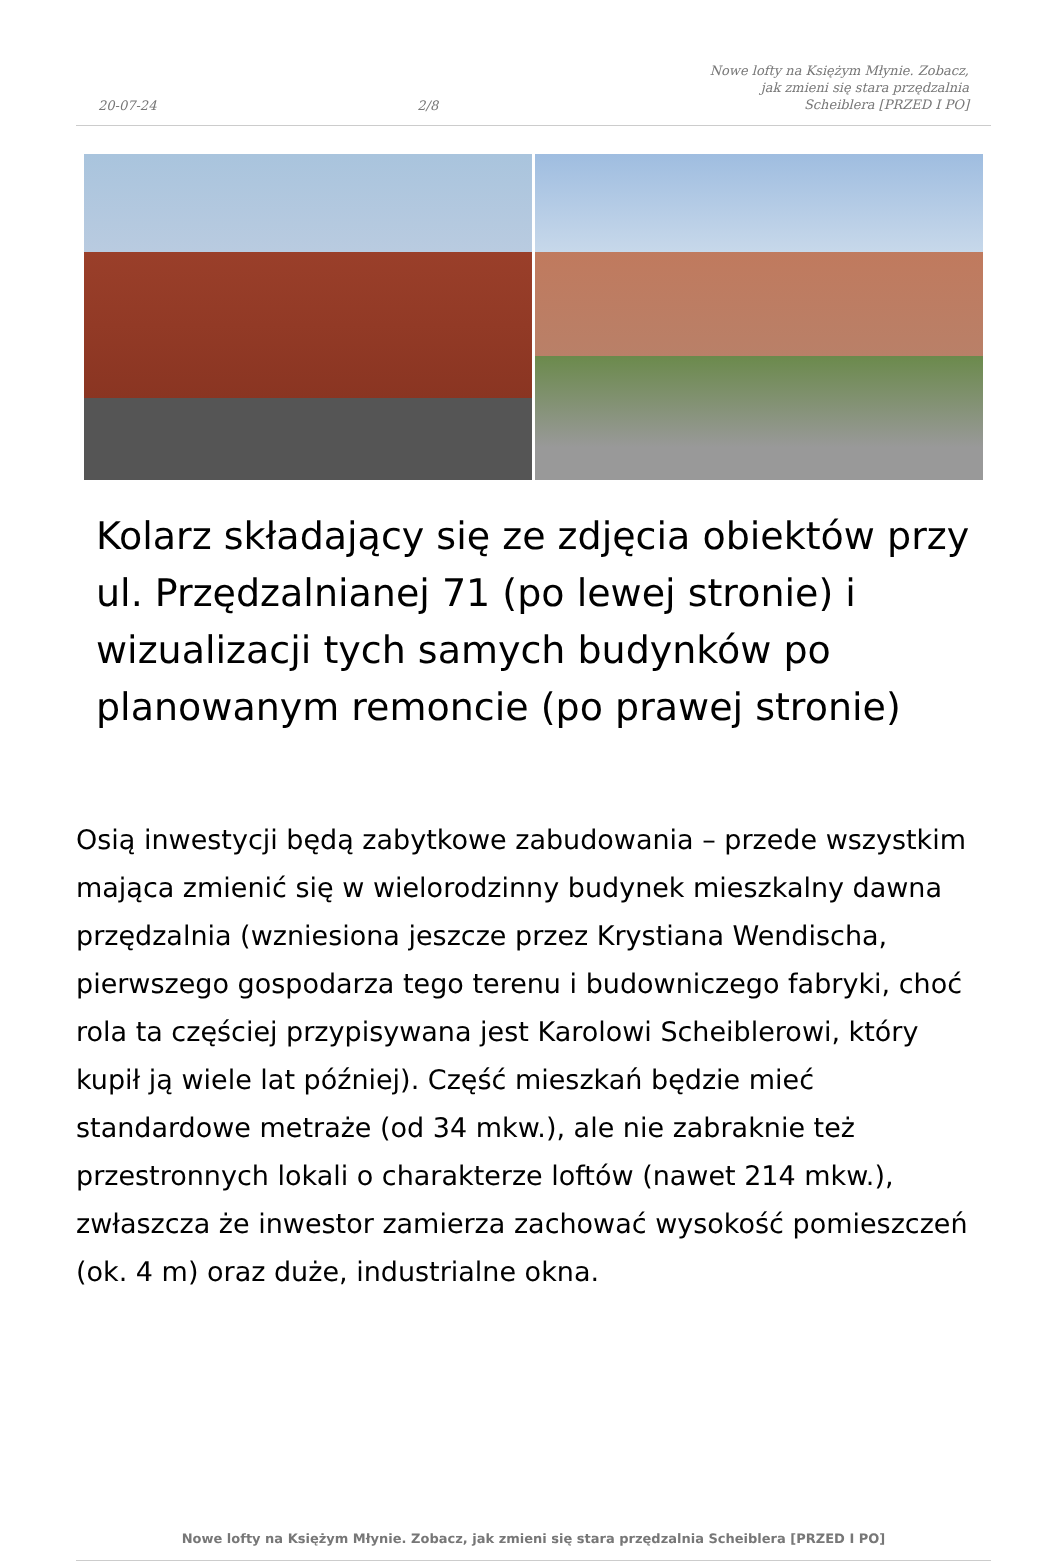20-07-24 2/8 Nowe lofty na Księżym Młynie. Zobacz, jak zmieni się stara przędzalnia Scheiblera [PRZED I PO]
Kolarz składający się ze zdjęcia obiektów przy ul. Przędzalnianej 71 (po lewej stronie) i wizualizacji tych samych budynków po planowanym remoncie (po prawej stronie)
Osią inwestycji będą zabytkowe zabudowania – przede wszystkim mająca zmienić się w wielorodzinny budynek mieszkalny dawna przędzalnia (wzniesiona jeszcze przez Krystiana Wendischa, pierwszego gospodarza tego terenu i budowniczego fabryki, choć rola ta częściej przypisywana jest Karolowi Scheiblerowi, który kupił ją wiele lat później). Część mieszkań będzie mieć standardowe metraże (od 34 mkw.), ale nie zabraknie też przestronnych lokali o charakterze loftów (nawet 214 mkw.), zwłaszcza że inwestor zamierza zachować wysokość pomieszczeń (ok. 4 m) oraz duże, industrialne okna.
Nowe lofty na Księżym Młynie. Zobacz, jak zmieni się stara przędzalnia Scheiblera [PRZED I PO]